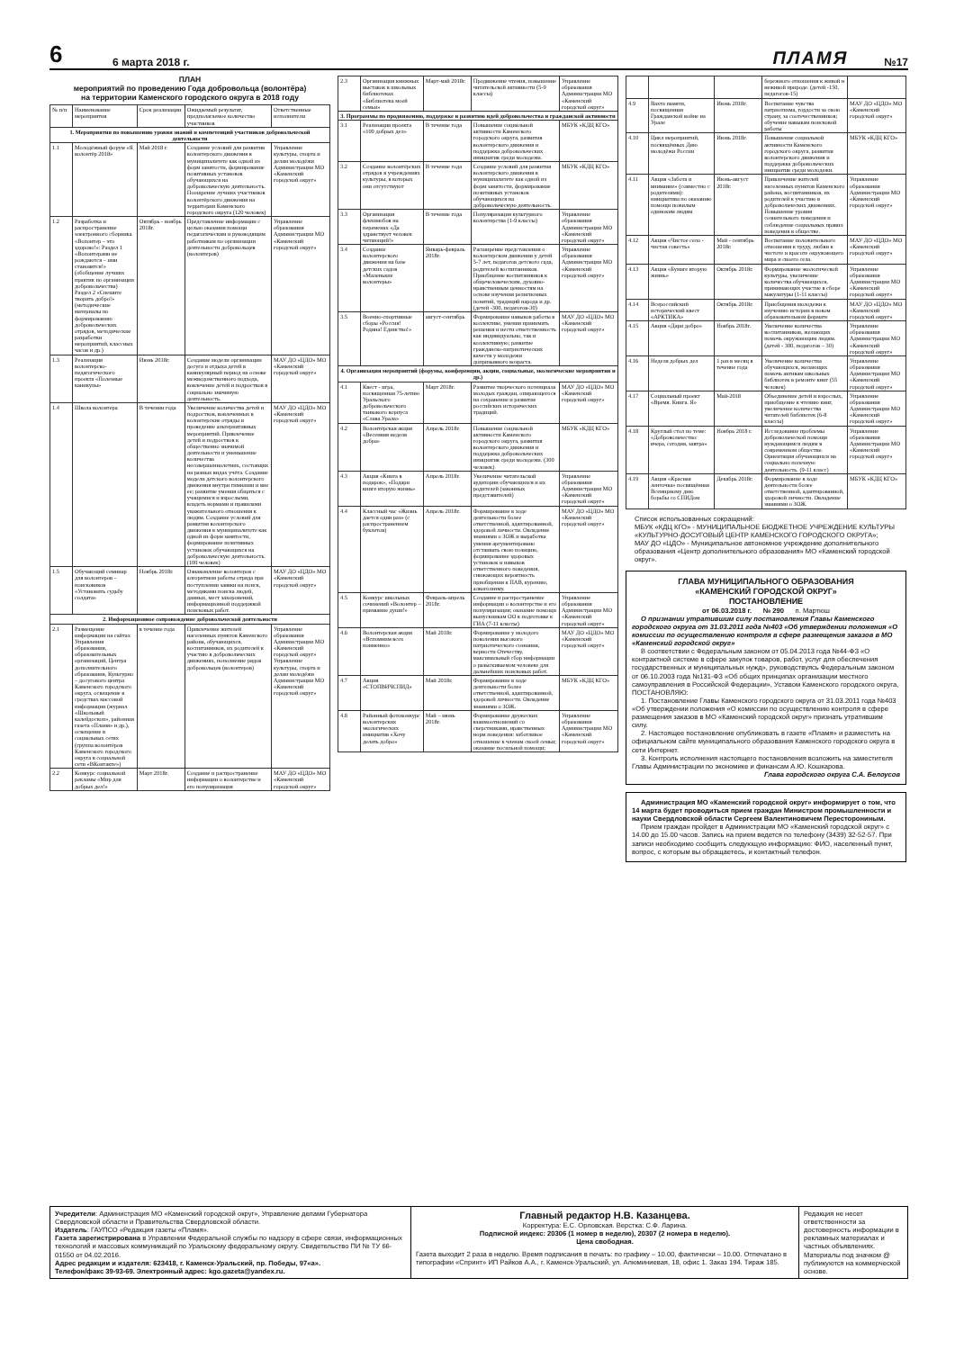6 6 марта 2018 г. ПЛАМЯ №17
ПЛАН
мероприятий по проведению Года добровольца (волонтёра)
на территории Каменского городского округа в 2018 году
| № п/п | Наименование мероприятия | Срок реализации | Ожидаемый результат, предполагаемое количество участников | Ответственные исполнители |
| --- | --- | --- | --- | --- |
| 1. Мероприятия по повышению уровня знаний и компетенций участников добровольческой деятельности | | | | |
| 1.1 | Молодёжный форум «Я волонтёр 2018» | Май 2018 г. | Создание условий для развития волонтерского движения в муниципалитете как одной из форм занятости, формирование позитивных установок обучающихся на добровольческую деятельность. Поощрение лучших участников волонтёрского движения на территории Каменского городского округа (120 человек) | Управление культуры, спорта и делам молодёжи Администрации МО «Каменский городской округ» |
| 1.2 | Разработка и распространение электронного сборника «Волонтер – это здорово!»: Раздел 1 «Волонтерами не рождаются – ими становятся!» (обобщение лучших практик по организации добровольчества) Раздел 2 «Спешите творить добро!» (методические материалы по формированию добровольческих отрядов, методические разработки мероприятий, классных часов и др.) | Октябрь - ноябрь 2018г. | Представление информации с целью оказания помощи педагогическим и руководящим работникам по организации деятельности добровольцев (волонтеров) | Управление образования Администрации МО «Каменский городской округ» |
| 1.3 | Реализация волонтерско-педагогического проекта «Полезные каникулы» | Июнь 2018г. | Создание модели организации досуга и отдыха детей в каникулярный период на основе межведомственного подхода, вовлечение детей и подростков в социально значимую деятельность. | МАУ ДО «ЦДО» МО «Каменский городской округ» |
| 1.4 | Школа волонтера | В течении года | Увеличение количества детей и подростков, вовлеченных в волонтерские отряды и проведение альтернативных мероприятий. Привлечение детей и подростков к общественно значимой деятельности и уменьшение количества несовершеннолетних, состоящих на разных видах учёта. Создание модели детского волонтерского движения внутри гимназии и вне ее; развитие умения общаться с учащимися и взрослыми, владеть нормами и правилами уважительного отношения к людям. Создание условий для развития волонтерского движения в муниципалитете как одной из форм занятости, формирование позитивных установок обучающихся на добровольческую деятельность. (100 человек) | МАУ ДО «ЦДО» МО «Каменский городской округ» |
| 1.5 | Обучающий семинар для волонтеров – поисковиков «Установить судьбу солдата» | Ноябрь 2018г. | Ознакомление волонтеров с алгоритмом работы отряда при поступлении заявки на поиск, методиками поиска людей, данных, мест захоронений, информационной поддержкой поисковых работ. | МАУ ДО «ЦДО» МО «Каменский городской округ» |
| 2. Информационное сопровождение добровольческой деятельности | | | | |
| 2.1 | Размещение информации на сайтах Управления образования, образовательных организаций, Центра дополнительного образования, Культурно – досугового центра Каменского городского округа, освещение в средствах массовой информации (журнал «Школьный калейдоскоп», районная газета «Пламя» и др.), освещение в социальных сетях (группа волонтёров Каменского городского округа в социальной сети «ВКонтакте») | в течение года | Привлечение жителей населенных пунктов Каменского района, обучающихся, воспитанников, их родителей к участию в добровольческих движениях, пополнение рядов добровольцев (волонтеров) | Управление образования Администрации МО «Каменский городской округ» Управление культуры, спорта и делам молодёжи Администрации МО «Каменский городской округ» |
| 2.2 | Конкурс социальной рекламы «Мир для добрых дел!» | Март 2018г. | Создание и распространение информации о волонтерстве и его популяризация | МАУ ДО «ЦДО» МО «Каменский городской округ» |
| 2.3 | Организация книжных выставок в школьных библиотеках «Библиотека моей семьи» | Март-май 2018г. | Продвижение чтения, повышение читательской активности (5-9 классы) | Управление образования Администрации МО «Каменский городской округ» |
| 3. Программы по продвижению, поддержке и развитию идей добровольчества и гражданской активности | | | | |
| 3.1 | Реализация проекта «100 добрых дел» | В течение года | Повышение социальной активности Каменского городского округа, развития волонтерского движения и поддержка добровольческих инициатив среди молодежи. | МБУК «КДЦ КГО» |
| 3.2 | Создание волонтёрских отрядов в учреждениях культуры, в которых они отсутствуют | В течение года | Создание условий для развития волонтерского движения в муниципалитете как одной из форм занятости, формирование позитивных установок обучающихся на добровольческую деятельность. | МБУК «КДЦ КГО» |
| 3.3 | Организация флешмобов на переменах «Да здравствует человек читающий!» | В течение года | Популяризация культурного волонтерства (1-9 классы) | Управление образования Администрации МО «Каменский городской округ» |
| 3.4 | Создание волонтерского движения на базе детских садов «Маленькие волонтеры» | Январь-февраль 2018г. | Расширение представления о волонтерском движении у детей 5-7 лет, педагогов детского сада, родителей воспитанников. Приобщение воспитанников к общечеловеческим, духовно-нравственным ценностям на основе изучения религиозных понятий, традиций народа и др. (детей -300, педагогов-30) | Управление образования Администрации МО «Каменский городской округ» |
| 3.5 | Военно-спортивные сборы «Россия! Родина! Единство!» | август-сентябрь | Формирование навыков работы в коллективе, умения принимать решения и нести ответственность как индивидуально, так и коллективную; развитие гражданско-патриотических качеств у молодежи допризывного возраста. | МАУ ДО «ЦДО» МО «Каменский городской округ» |
| 4. Организация мероприятий (форумы, конференции, акции, социальные, экологические мероприятия и др.) | | | | |
| 4.1 | Квест - игра, посвященная 75-летию Уральского добровольческого танкового корпуса «Слава Урала» | Март 2018г. | Развитие творческого потенциала молодых граждан, опирающегося на сохранение и развитие российских исторических традиций. | МАУ ДО «ЦДО» МО «Каменский городской округ» |
| 4.2 | Волонтёрская акция «Весенняя неделя добра» | Апрель 2018г. | Повышение социальной активности Каменского городского округа, развития волонтерского движения и поддержка добровольческих инициатив среди молодежи. (300 человек) | МБУК «КДЦ КГО» |
| 4.3 | Акция «Книга в подарок», «Подари книге вторую жизнь» | Апрель 2018г. | Увеличение читательской аудитории обучающихся и их родителей (законных представителей) | Управление образования Администрации МО «Каменский городской округ» |
| 4.4 | Классный час «Жизнь дается один раз» (с распространением буклетов) | Апрель 2018г. | Формирование в ходе деятельности более ответственной, адаптированной, здоровой личности. Овладение знаниями о ЗОЖ и выработка умения аргументировано отстаивать свою позицию, формирование здоровых установок и навыков ответственного поведения, снижающих вероятность приобщения к ПАВ, курению, алкоголизму. | МАУ ДО «ЦДО» МО «Каменский городской округ» |
| 4.5 | Конкурс школьных сочинений «Волонтер – призвание души!» | Февраль-апрель 2018г. | Создание и распространение информации о волонтерстве и его популяризация; оказание помощи выпускникам ОО в подготовке к ГИА (7-11 классы) | Управление образования Администрации МО «Каменский городской округ» |
| 4.6 | Волонтерская акция «Вспомним всех поименно» | Май 2018г. | Формирование у молодого поколения высокого патриотического сознания, верности Отечеству, максимальный сбор информации о разыскиваемом человеке для дальнейших поисковых работ. | МАУ ДО «ЦДО» МО «Каменский городской округ» |
| 4.7 | Акция «СТОПВИЧСПИД» | Май 2018г. | Формирование в ходе деятельности более ответственной, адаптированной, здоровой личности. Овладение знаниями о ЗОЖ. | МБУК «КДЦ КГО» |
| 4.8 | Районный фотоконкурс волонтерских экологических инициатив «Хочу делать добро» | Май – июнь 2018г. | Формирование дружеских взаимоотношений со сверстниками, нравственных норм поведения: заботливое отношение к членам своей семьи; оказание посильной помощи; | Управление образования Администрации МО «Каменский городской округ» |
| | | | бережного отношения к живой и неживой природе. (детей -150, педагогов-15) | |
| 4.9 | Вахта памяти, посвященная Гражданской войне на Урале | Июнь 2018г. | Воспитание чувства патриотизма, гордости за свою страну, за соотечественников; обучение навыкам поисковой работы | МАУ ДО «ЦДО» МО «Каменский городской округ» |
| 4.10 | Цикл мероприятий, посвящённых Дню молодёжи России | Июнь 2018г. | Повышение социальной активности Каменского городского округа, развития волонтерского движения и поддержка добровольческих инициатив среди молодежи. | МБУК «КДЦ КГО» |
| 4.11 | Акция «Забота и внимание» (совместно с родителями): инициатива по оказанию помощи пожилым одиноким людям | Июнь-август 2018г. | Привлечение жителей населенных пунктов Каменского района, воспитанников, их родителей к участию в добровольческих движениях. Повышение уровня сознательного поведения и соблюдение социальных правил поведения в обществе. | Управление образования Администрации МО «Каменский городской округ» |
| 4.12 | Акция «Чистое село - чистая совесть» | Май - сентябрь 2018г. | Воспитание положительного отношения к труду, любви к чистоте и красоте окружающего мира и своего села. | МАУ ДО «ЦДО» МО «Каменский городской округ» |
| 4.13 | Акция «Бумаге вторую жизнь» | Октябрь 2018г. | Формирование экологической культуры, увеличение количества обучающихся, принимающих участие в сборе макулатуры (1-11 классы) | Управление образования Администрации МО «Каменский городской округ» |
| 4.14 | Всероссийский исторический квест «АРКТИКА» | Октябрь 2018г. | Приобщения молодежи к изучению истории в новом образовательном формате | МАУ ДО «ЦДО» МО «Каменский городской округ» |
| 4.15 | Акция «Дари добро» | Ноябрь 2018г. | Увеличение количества воспитанников, желающих помочь окружающим людям. (детей - 300, педагогов – 30) | Управление образования Администрации МО «Каменский городской округ» |
| 4.16 | Неделя добрых дел | 1 раз в месяц в течение года | Увеличение количества обучающихся, желающих помочь активам школьных библиотек в ремонте книг (55 человек) | Управление образования Администрации МО «Каменский городской округ» |
| 4.17 | Социальный проект «Время. Книга. Я» | Май-2018 | Объединение детей и взрослых, приобщение к чтению книг, увеличение количества читателей библиотек (6-8 классы) | Управление образования Администрации МО «Каменский городской округ» |
| 4.18 | Круглый стол по теме: «Добровольчество: вчера, сегодня, завтра» | Ноябрь 2018 г. | Исследование проблемы добровольческой помощи нуждающимся людям в современном обществе. Ориентация обучающихся на социально полезную деятельность. (9-11 класс) | Управление образования Администрации МО «Каменский городской округ» |
| 4.19 | Акция «Красная ленточка» посвящённая Всемирному дню борьбы со СПИДом | Декабрь 2018г. | Формирование в ходе деятельности более ответственной, адаптированной, здоровой личности. Овладение знаниями о ЗОЖ. | МБУК «КДЦ КГО» |
Список использованных сокращений:
МБУК «КДЦ КГО» - МУНИЦИПАЛЬНОЕ БЮДЖЕТНОЕ УЧРЕЖДЕНИЕ КУЛЬТУРЫ «КУЛЬТУРНО-ДОСУГОВЫЙ ЦЕНТР КАМЕНСКОГО ГОРОДСКОГО ОКРУГА»;
МАУ ДО «ЦДО» - Муниципальное автономное учреждение дополнительного образования «Центр дополнительного образования» МО «Каменский городской округ».
ГЛАВА МУНИЦИПАЛЬНОГО ОБРАЗОВАНИЯ
«КАМЕНСКИЙ ГОРОДСКОЙ ОКРУГ»
ПОСТАНОВЛЕНИЕ
от 06.03.2018 г. № 290 п. Мартюш
О признании утратившим силу постановления Главы Каменского городского округа от 31.03.2011 года №403 «Об утверждении положения «О комиссии по осуществлению контроля в сфере размещения заказов в МО «Каменский городской округ»
В соответствии с Федеральным законом от 05.04.2013 года №44-ФЗ «О контрактной системе в сфере закупок товаров, работ, услуг для обеспечения государственных и муниципальных нужд», руководствуясь Федеральным законом от 06.10.2003 года №131-ФЗ «Об общих принципах организации местного самоуправления в Российской Федерации», Уставом Каменского городского округа, ПОСТАНОВЛЯЮ:
1. Постановление Главы Каменского городского округа от 31.03.2011 года №403 «Об утверждении положения «О комиссии по осуществлению контроля в сфере размещения заказов в МО «Каменский городской округ» признать утратившим силу.
2. Настоящее постановление опубликовать в газете «Пламя» и разместить на официальном сайте муниципального образования Каменского городского округа в сети Интернет.
3. Контроль исполнения настоящего постановления возложить на заместителя Главы Администрации по экономике и финансам А.Ю. Кошкарова.
Глава городского округа С.А. Белоусов
Администрация МО «Каменский городской округ» информирует о том, что 14 марта будет проводиться прием граждан Министром промышленности и науки Свердловской области Сергеем Валентиновичем Пересторониным.
Прием граждан пройдет в Администрации МО «Каменский городской округ» с 14.00 до 15.00 часов. Запись на прием ведется по телефону (3439) 32-52-57. При записи необходимо сообщить следующую информацию: ФИО, населенный пункт, вопрос, с которым вы обращаетесь, и контактный телефон.
Учредители: Администрация МО «Каменский городской округ», Управление делами Губернатора Свердловской области и Правительства Свердловской области.
Издатель: ГАУПСО «Редакция газеты «Пламя».
Газета зарегистрирована в Управлении Федеральной службы по надзору в сфере связи, информационных технологий и массовых коммуникаций по Уральскому федеральному округу. Свидетельство ПИ № ТУ 66-01550 от 04.02.2016.
Адрес редакции и издателя: 623418, г. Каменск-Уральский, пр. Победы, 97«а».
Телефон/факс 39-93-69. Электронный адрес: kgo.gazeta@yandex.ru.
Главный редактор Н.В. Казанцева.
Корректура: Е.С. Орловская. Верстка: С.Ф. Ларина.
Подписной индекс: 20306 (1 номер в неделю), 20307 (2 номера в неделю).
Цена свободная.
Газета выходит 2 раза в неделю. Время подписания в печать: по графику – 10.00, фактически – 10.00. Отпечатано в типографии «Спринт» ИП Райков А.А., г. Каменск-Уральский, ул. Алюминиевая, 18, офис 1. Заказ 194. Тираж 185.
Редакция не несет ответственности за достоверность информации в рекламных материалах и частных объявлениях. Материалы под значком @ публикуются на коммерческой основе.